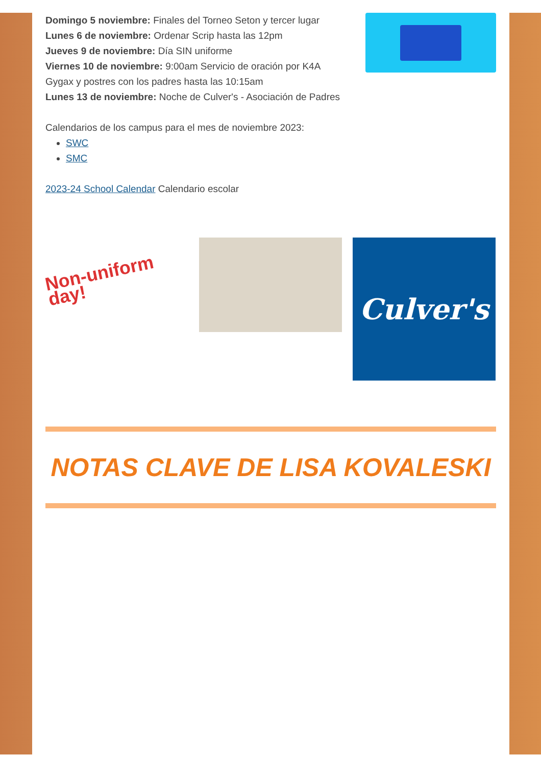Domingo 5 noviembre: Finales del Torneo Seton y tercer lugar
Lunes 6 de noviembre: Ordenar Scrip hasta las 12pm
Jueves 9 de noviembre: Día SIN uniforme
Viernes 10 de noviembre: 9:00am Servicio de oración por K4A
Gygax y postres con los padres hasta las 10:15am
Lunes 13 de noviembre: Noche de Culver's - Asociación de Padres
Calendarios de los campus para el mes de noviembre 2023:
SWC
SMC
2023-24 School Calendar Calendario escolar
Non-uniform day!
Culver's
NOTAS CLAVE DE LISA KOVALESKI